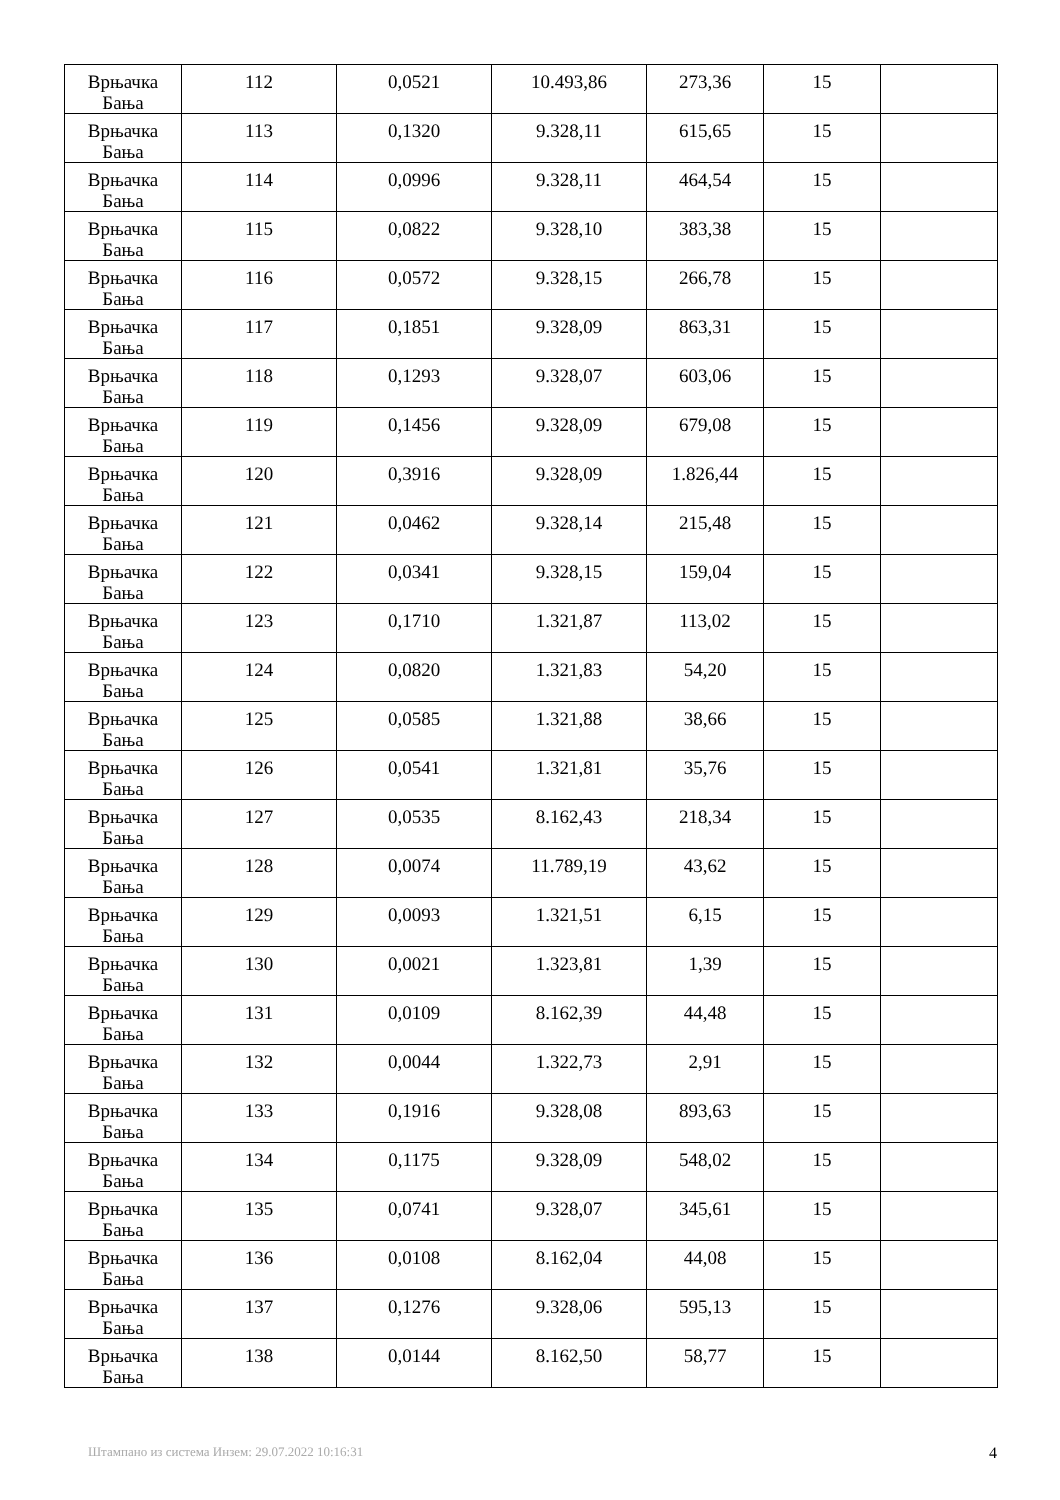| Врњачка Бања | 112 | 0,0521 | 10.493,86 | 273,36 | 15 | |
| Врњачка Бања | 113 | 0,1320 | 9.328,11 | 615,65 | 15 | |
| Врњачка Бања | 114 | 0,0996 | 9.328,11 | 464,54 | 15 | |
| Врњачка Бања | 115 | 0,0822 | 9.328,10 | 383,38 | 15 | |
| Врњачка Бања | 116 | 0,0572 | 9.328,15 | 266,78 | 15 | |
| Врњачка Бања | 117 | 0,1851 | 9.328,09 | 863,31 | 15 | |
| Врњачка Бања | 118 | 0,1293 | 9.328,07 | 603,06 | 15 | |
| Врњачка Бања | 119 | 0,1456 | 9.328,09 | 679,08 | 15 | |
| Врњачка Бања | 120 | 0,3916 | 9.328,09 | 1.826,44 | 15 | |
| Врњачка Бања | 121 | 0,0462 | 9.328,14 | 215,48 | 15 | |
| Врњачка Бања | 122 | 0,0341 | 9.328,15 | 159,04 | 15 | |
| Врњачка Бања | 123 | 0,1710 | 1.321,87 | 113,02 | 15 | |
| Врњачка Бања | 124 | 0,0820 | 1.321,83 | 54,20 | 15 | |
| Врњачка Бања | 125 | 0,0585 | 1.321,88 | 38,66 | 15 | |
| Врњачка Бања | 126 | 0,0541 | 1.321,81 | 35,76 | 15 | |
| Врњачка Бања | 127 | 0,0535 | 8.162,43 | 218,34 | 15 | |
| Врњачка Бања | 128 | 0,0074 | 11.789,19 | 43,62 | 15 | |
| Врњачка Бања | 129 | 0,0093 | 1.321,51 | 6,15 | 15 | |
| Врњачка Бања | 130 | 0,0021 | 1.323,81 | 1,39 | 15 | |
| Врњачка Бања | 131 | 0,0109 | 8.162,39 | 44,48 | 15 | |
| Врњачка Бања | 132 | 0,0044 | 1.322,73 | 2,91 | 15 | |
| Врњачка Бања | 133 | 0,1916 | 9.328,08 | 893,63 | 15 | |
| Врњачка Бања | 134 | 0,1175 | 9.328,09 | 548,02 | 15 | |
| Врњачка Бања | 135 | 0,0741 | 9.328,07 | 345,61 | 15 | |
| Врњачка Бања | 136 | 0,0108 | 8.162,04 | 44,08 | 15 | |
| Врњачка Бања | 137 | 0,1276 | 9.328,06 | 595,13 | 15 | |
| Врњачка Бања | 138 | 0,0144 | 8.162,50 | 58,77 | 15 | |
Штампано из система Инзем: 29.07.2022 10:16:31 4